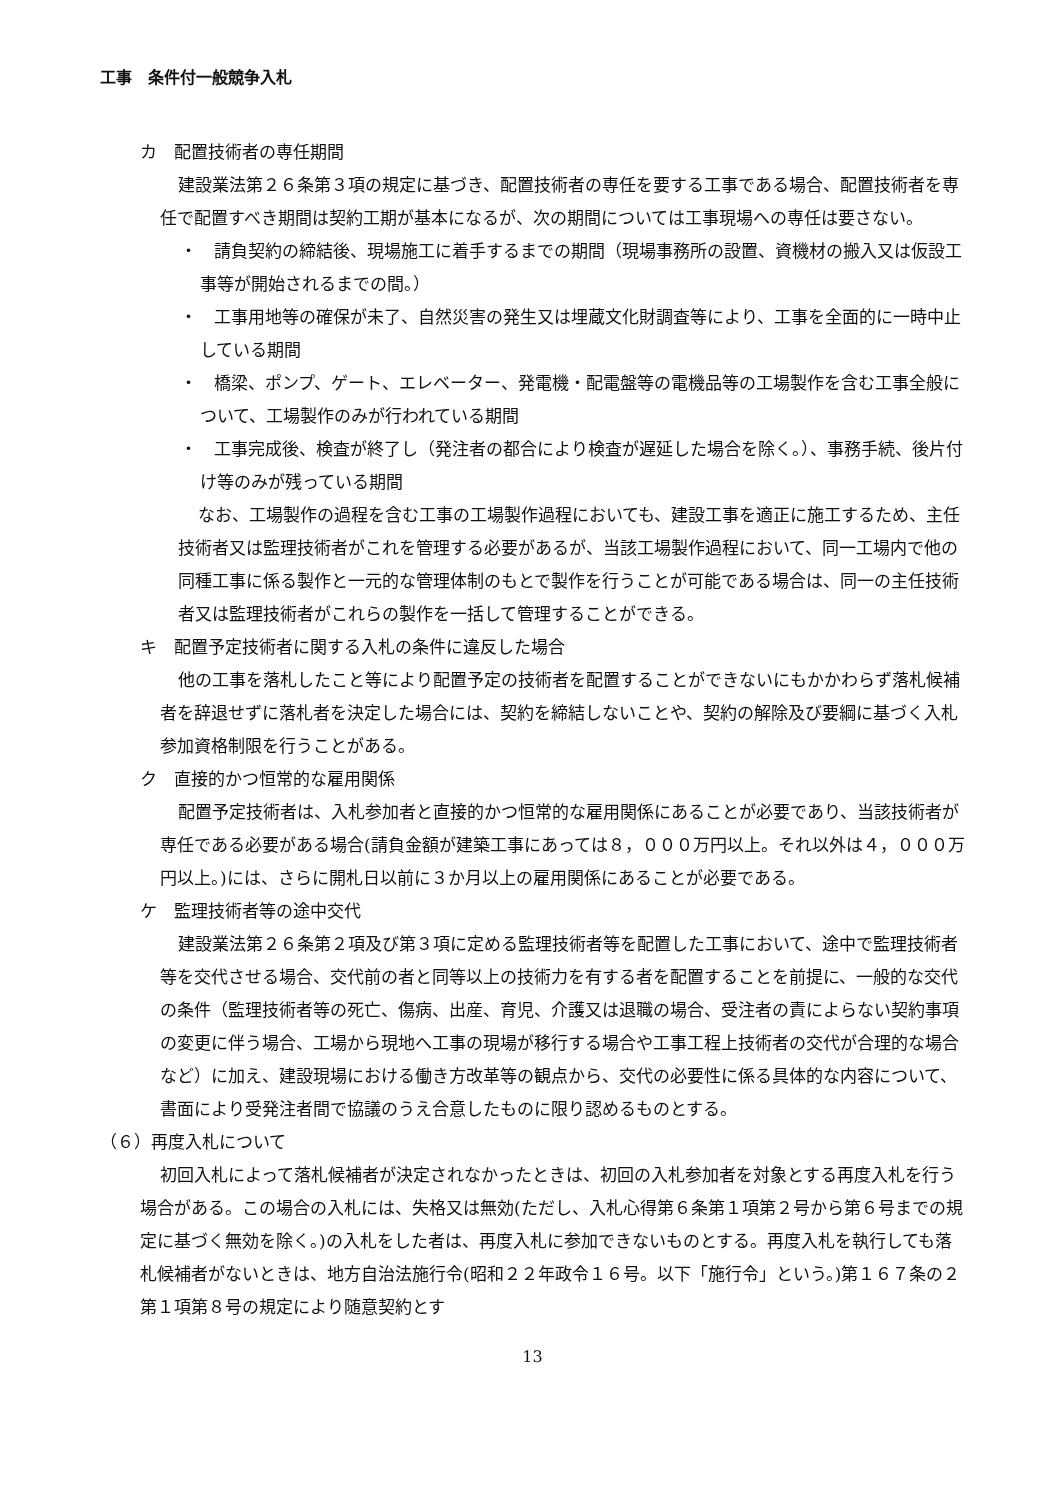工事　条件付一般競争入札
カ　配置技術者の専任期間
建設業法第２６条第３項の規定に基づき、配置技術者の専任を要する工事である場合、配置技術者を専任で配置すべき期間は契約工期が基本になるが、次の期間については工事現場への専任は要さない。
・　請負契約の締結後、現場施工に着手するまでの期間（現場事務所の設置、資機材の搬入又は仮設工事等が開始されるまでの間。）
・　工事用地等の確保が未了、自然災害の発生又は埋蔵文化財調査等により、工事を全面的に一時中止している期間
・　橋梁、ポンプ、ゲート、エレベーター、発電機・配電盤等の電機品等の工場製作を含む工事全般について、工場製作のみが行われている期間
・　工事完成後、検査が終了し（発注者の都合により検査が遅延した場合を除く。）、事務手続、後片付け等のみが残っている期間
なお、工場製作の過程を含む工事の工場製作過程においても、建設工事を適正に施工するため、主任技術者又は監理技術者がこれを管理する必要があるが、当該工場製作過程において、同一工場内で他の同種工事に係る製作と一元的な管理体制のもとで製作を行うことが可能である場合は、同一の主任技術者又は監理技術者がこれらの製作を一括して管理することができる。
キ　配置予定技術者に関する入札の条件に違反した場合
他の工事を落札したこと等により配置予定の技術者を配置することができないにもかかわらず落札候補者を辞退せずに落札者を決定した場合には、契約を締結しないことや、契約の解除及び要綱に基づく入札参加資格制限を行うことがある。
ク　直接的かつ恒常的な雇用関係
配置予定技術者は、入札参加者と直接的かつ恒常的な雇用関係にあることが必要であり、当該技術者が専任である必要がある場合(請負金額が建築工事にあっては８，０００万円以上。それ以外は４，０００万円以上。)には、さらに開札日以前に３か月以上の雇用関係にあることが必要である。
ケ　監理技術者等の途中交代
建設業法第２６条第２項及び第３項に定める監理技術者等を配置した工事において、途中で監理技術者等を交代させる場合、交代前の者と同等以上の技術力を有する者を配置することを前提に、一般的な交代の条件（監理技術者等の死亡、傷病、出産、育児、介護又は退職の場合、受注者の責によらない契約事項の変更に伴う場合、工場から現地へ工事の現場が移行する場合や工事工程上技術者の交代が合理的な場合など）に加え、建設現場における働き方改革等の観点から、交代の必要性に係る具体的な内容について、書面により受発注者間で協議のうえ合意したものに限り認めるものとする。
（６）再度入札について
初回入札によって落札候補者が決定されなかったときは、初回の入札参加者を対象とする再度入札を行う場合がある。この場合の入札には、失格又は無効(ただし、入札心得第６条第１項第２号から第６号までの規定に基づく無効を除く。)の入札をした者は、再度入札に参加できないものとする。再度入札を執行しても落札候補者がないときは、地方自治法施行令(昭和２２年政令１６号。以下「施行令」という。)第１６７条の２第１項第８号の規定により随意契約とす
13